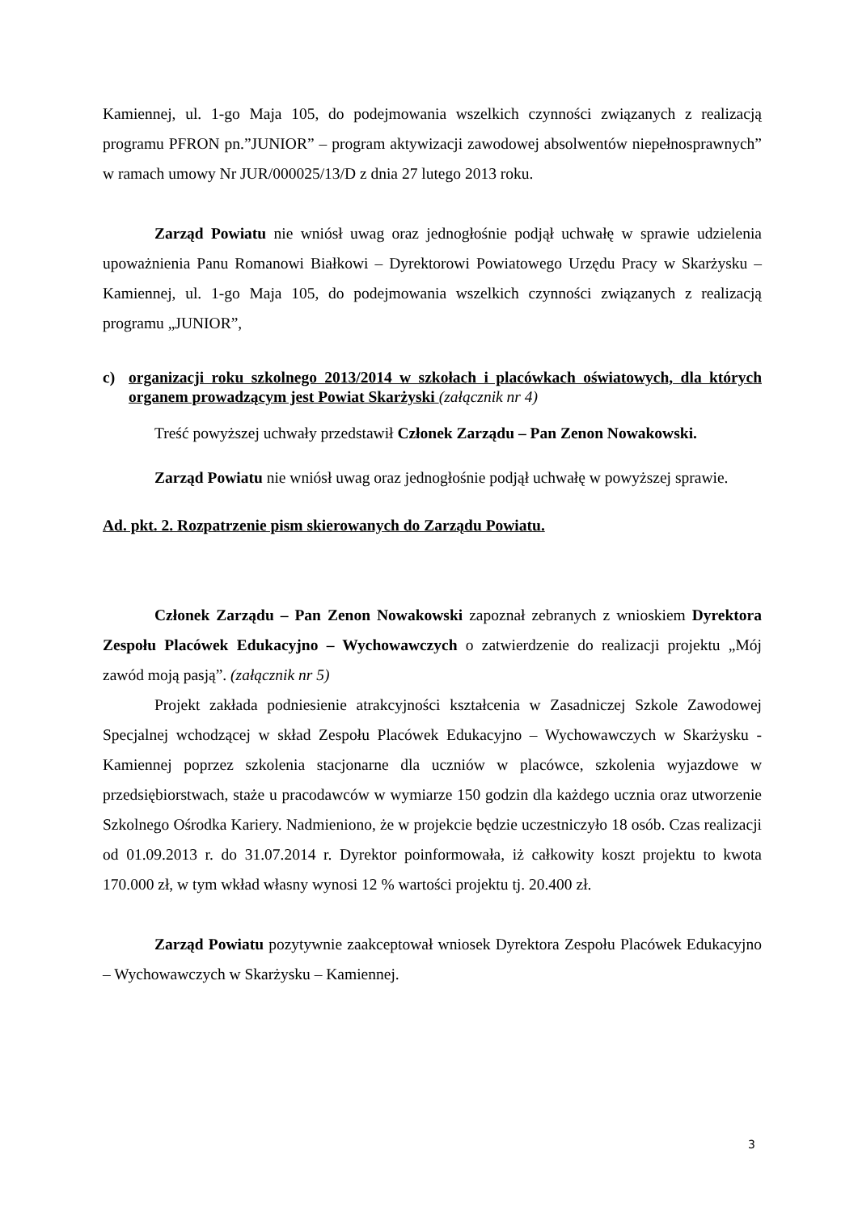Kamiennej, ul. 1-go Maja 105, do podejmowania wszelkich czynności związanych z realizacją programu PFRON pn.”JUNIOR” – program aktywizacji zawodowej absolwentów niepełnosprawnych” w ramach umowy Nr JUR/000025/13/D z dnia 27 lutego 2013 roku.
Zarząd Powiatu nie wniósł uwag oraz jednogłośnie podjął uchwałę w sprawie udzielenia upoważnienia Panu Romanowi Białkowi – Dyrektorowi Powiatowego Urzędu Pracy w Skarżysku – Kamiennej, ul. 1-go Maja 105, do podejmowania wszelkich czynności związanych z realizacją programu „JUNIOR”,
c) organizacji roku szkolnego 2013/2014 w szkołach i placówkach oświatowych, dla których organem prowadzącym jest Powiat Skarżyski (załącznik nr 4)
Treść powyższej uchwały przedstawił Członek Zarządu – Pan Zenon Nowakowski.
Zarząd Powiatu nie wniósł uwag oraz jednogłośnie podjął uchwałę w powyższej sprawie.
Ad. pkt. 2. Rozpatrzenie pism skierowanych do Zarządu Powiatu.
Członek Zarządu – Pan Zenon Nowakowski zapoznał zebranych z wnioskiem Dyrektora Zespołu Placówek Edukacyjno – Wychowawczych o zatwierdzenie do realizacji projektu „Mój zawód moją pasją”. (załącznik nr 5)
Projekt zakłada podniesienie atrakcyjności kształcenia w Zasadniczej Szkole Zawodowej Specjalnej wchodzącej w skład Zespołu Placówek Edukacyjno – Wychowawczych w Skarżysku - Kamiennej poprzez szkolenia stacjonarne dla uczniów w placówce, szkolenia wyjazdowe w przedsiębiorstwach, staże u pracodawców w wymiarze 150 godzin dla każdego ucznia oraz utworzenie Szkolnego Ośrodka Kariery. Nadmieniono, że w projekcie będzie uczestniczyło 18 osób. Czas realizacji od 01.09.2013 r. do 31.07.2014 r. Dyrektor poinformowała, iż całkowity koszt projektu to kwota 170.000 zł, w tym wkład własny wynosi 12 % wartości projektu tj. 20.400 zł.
Zarząd Powiatu pozytywnie zaakceptował wniosek Dyrektora Zespołu Placówek Edukacyjno – Wychowawczych w Skarżysku – Kamiennej.
3